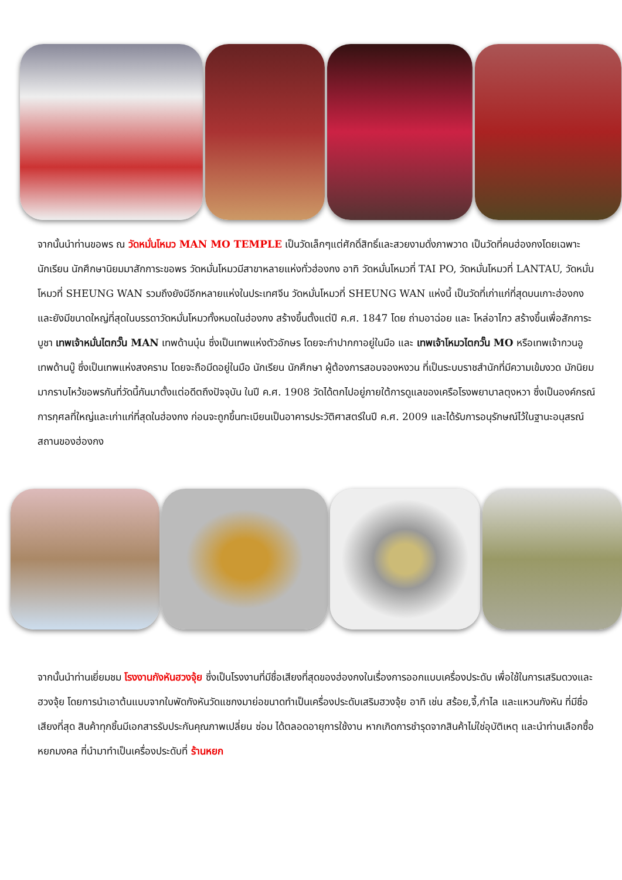จากนั้นนำท่านขอพร ณ วัดหมั่นโหมว MAN MO TEMPLE เป็นวัดเล็กๆแต่ศักดิ์สิทธิ์และสวยงามดั่งภาพวาด เป็นวัดที่คนฮ่องกงโดยเฉพาะนักเรียน นักศึกษานิยมมาสักการะขอพร วัดหมั่นโหมวมีสาขาหลายแห่งทั่วฮ่องกง อาทิ วัดหมั่นโหมวที่ TAI PO, วัดหมั่นโหมวที่ LANTAU, วัดหมั่นโหมวที่ SHEUNG WAN รวมถึงยังมีอีกหลายแห่งในประเทศจีน วัดหมั่นโหมวที่ SHEUNG WAN แห่งนี้ เป็นวัดที่เก่าแก่ที่สุดบนเกาะฮ่องกง และยังมีขนาดใหญ่ที่สุดในบรรดาวัดหมั่นโหมวทั้งหมดในฮ่องกง สร้างขึ้นตั้งแต่ปี ค.ศ. 1847 โดย ถ่ามอาฉ่อย และ โหล่อาไกว สร้างขึ้นเพื่อสักการะบูชา เทพเจ้าหมั่นไตกวั๊น MAN เทพด้านบุ๋น ซึ่งเป็นเทพแห่งตัวอักษร โดยจะกำปากกาอยู่ในมือ และ เทพเจ้าโหมวไตกวั๊น MO หรือเทพเจ้ากวนอู เทพด้านบู๊ ซึ่งเป็นเทพแห่งสงคราม โดยจะถือมีดอยู่ในมือ นักเรียน นักศึกษา ผู้ต้องการสอบจองหงวน ที่เป็นระบบราชสำนักที่มีความเข้มงวด มักนิยมมากราบไหว้ขอพรกันที่วัดนี้กันมาตั้งแต่อดีตถึงปัจจุบัน ในปี ค.ศ. 1908 วัดได้ตกไปอยู่ภายใต้การดูแลของเครือโรงพยาบาลตุงหวา ซึ่งเป็นองค์กรณ์การกุศลที่ใหญ่และเก่าแก่ที่สุดในฮ่องกง ก่อนจะถูกขึ้นทะเบียนเป็นอาคารประวัติศาสตร์ในปี ค.ศ. 2009 และได้รับการอนุรักษณ์ไว้ในฐานะอนุสรณ์สถานของฮ่องกง
จากนั้นนำท่านเยี่ยมชม โรงงานกังหันฮวงจุ้ย ซึ่งเป็นโรงงานที่มีชื่อเสียงที่สุดของฮ่องกงในเรื่องการออกแบบเครื่องประดับ เพื่อใช้ในการเสริมดวงและฮวงจุ้ย โดยการนำเอาต้นแบบจากใบพัดกังหันวัดแชกงมาย่อขนาดทำเป็นเครื่องประดับเสริมฮวงจุ้ย อาทิ เช่น สร้อย,จี้,กำไล และแหวนกังหัน ที่มีชื่อเสียงที่สุด สินค้าทุกชิ้นมีเอกสารรับประกันคุณภาพเปลี่ยน ซ่อม ได้ตลอดอายุการใช้งาน หากเกิดการชำรุดจากสินค้าไม่ใช่อุบัติเหตุ และนำท่านเลือกซื้อ หยกมงคล ที่นำมาทำเป็นเครื่องประดับที่ ร้านหยก